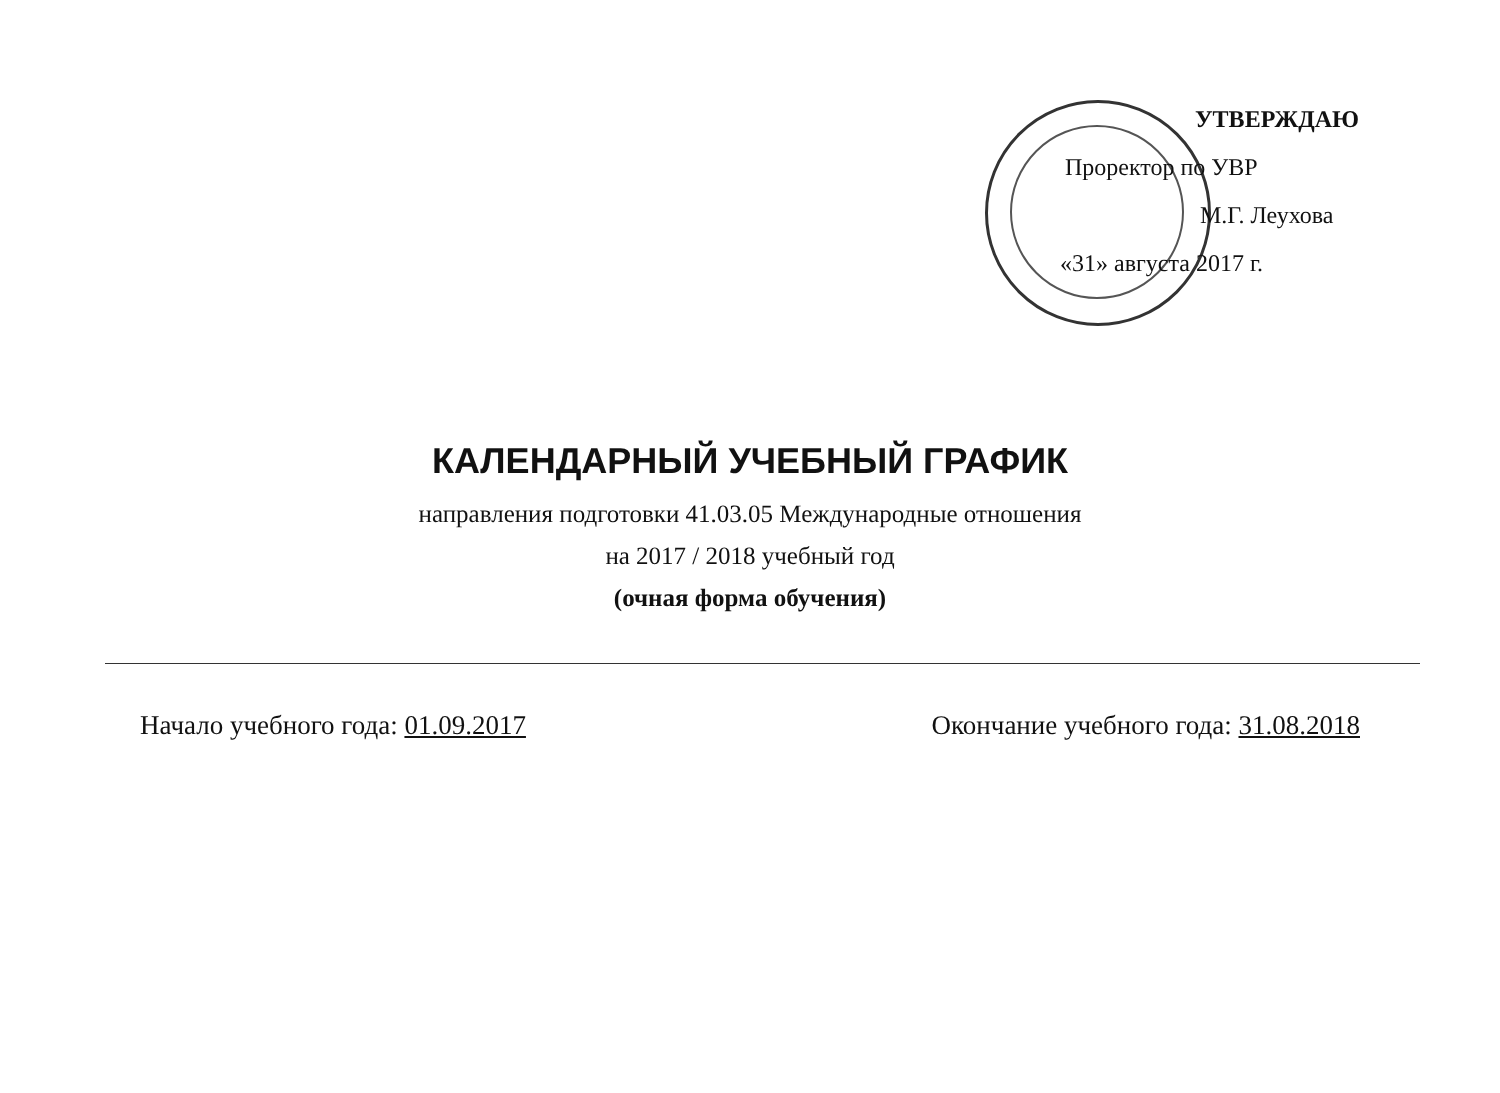УТВЕРЖДАЮ
Проректор по УВР
М.Г. Леухова
«31» августа 2017 г.
КАЛЕНДАРНЫЙ УЧЕБНЫЙ ГРАФИК
направления подготовки 41.03.05 Международные отношения
на 2017 / 2018 учебный год
(очная форма обучения)
Начало учебного года: 01.09.2017 Окончание учебного года: 31.08.2018